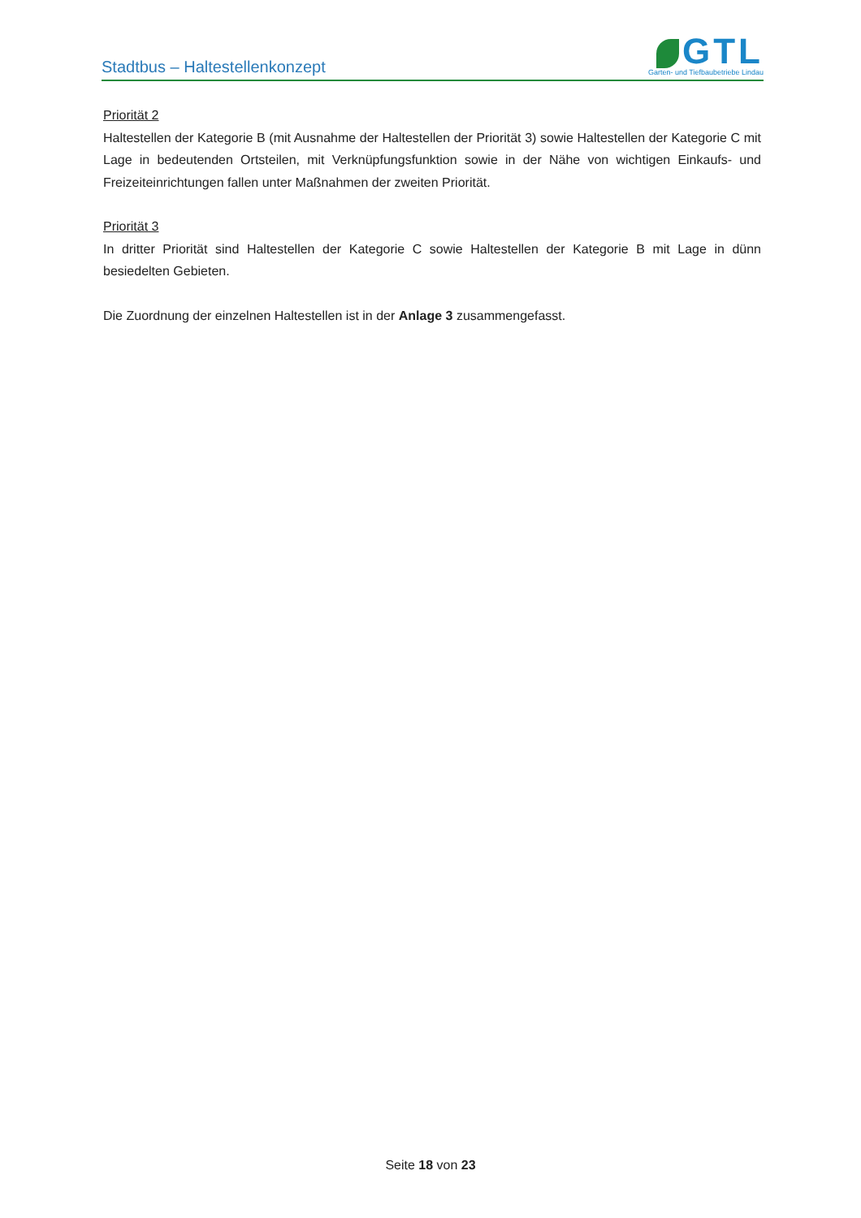Stadtbus – Haltestellenkonzept
GTL
Garten- und Tiefbaubetriebe Lindau
Priorität 2
Haltestellen der Kategorie B (mit Ausnahme der Haltestellen der Priorität 3) sowie Haltestellen der Kategorie C mit Lage in bedeutenden Ortsteilen, mit Verknüpfungsfunktion sowie in der Nähe von wichtigen Einkaufs- und Freizeiteinrichtungen fallen unter Maßnahmen der zweiten Priorität.
Priorität 3
In dritter Priorität sind Haltestellen der Kategorie C sowie Haltestellen der Kategorie B mit Lage in dünn besiedelten Gebieten.
Die Zuordnung der einzelnen Haltestellen ist in der Anlage 3 zusammengefasst.
Seite 18 von 23